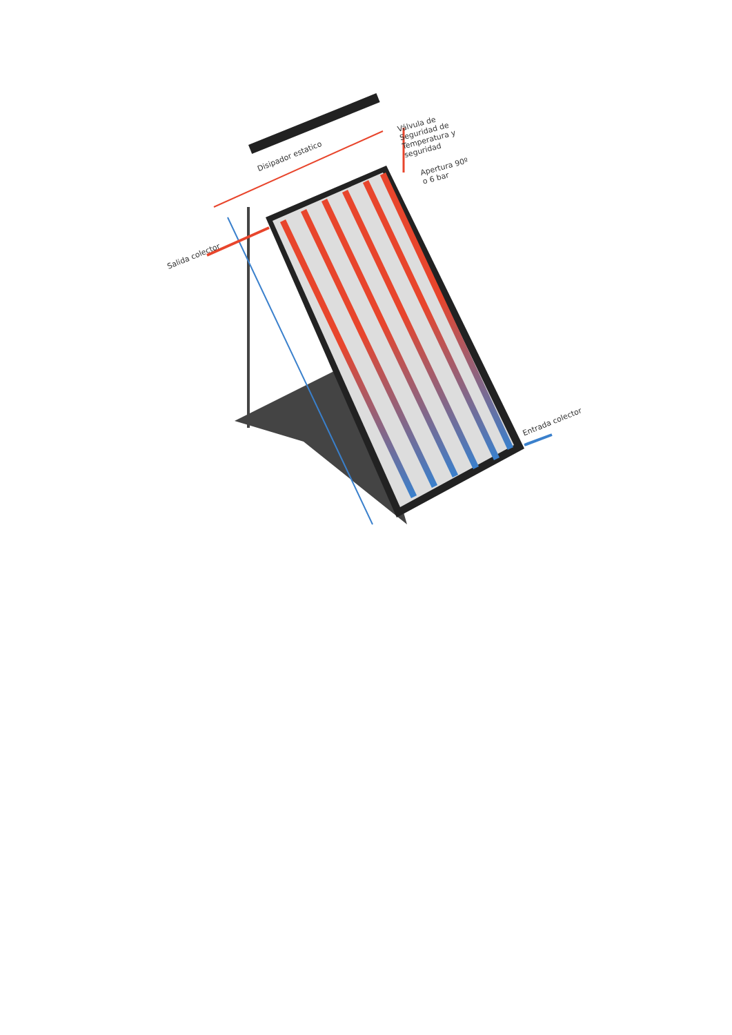Disipador estatico
Válvula de
Seguridad de
Temperatura y
seguridad
Apertura 90º
o 6 bar
Salida colector
Entrada colector